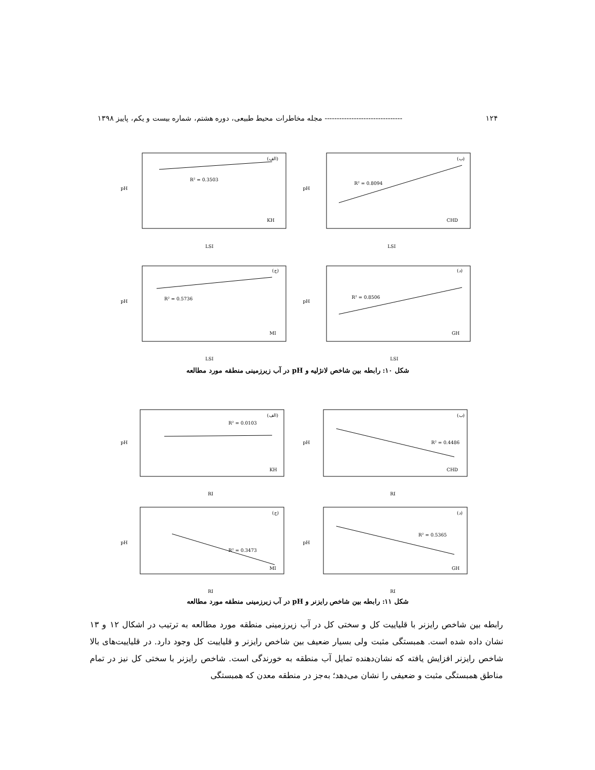۱۲۴ -------------------------------- مجله مخاطرات محیط طبیعی، دوره هشتم، شماره بیست و یکم، پاییز ۱۳۹۸
(الف)
R² = 0.3503
KH
pH
LSI
(ب)
R² = 0.8094
CHD
pH
LSI
(ج)
R² = 0.5736
MI
pH
LSI
(د)
R² = 0.8506
GH
pH
LSI
شکل ۱۰: رابطه بین شاخص لانژلیه و pH در آب زیرزمینی منطقه مورد مطالعه
(الف)
R² = 0.0103
KH
pH
RI
(ب)
R² = 0.4486
CHD
pH
RI
(ج)
R² = 0.3473
MI
pH
RI
(د)
R² = 0.5365
GH
pH
RI
شکل ۱۱: رابطه بین شاخص رایزنر و pH در آب زیرزمینی منطقه مورد مطالعه
رابطه بین شاخص رایزنر با قلیاییت کل و سختی کل در آب زیرزمینی منطقه مورد مطالعه به ترتیب در اشکال ۱۲ و ۱۳ نشان داده شده است. همبستگی مثبت ولی بسیار ضعیف بین شاخص رایزنر و قلیاییت کل وجود دارد. در قلیاییت‌های بالا شاخص رایزنر افزایش یافته که نشان‌دهنده تمایل آب منطقه به خورندگی است. شاخص رایزنر با سختی کل نیز در تمام مناطق همبستگی مثبت و ضعیفی را نشان می‌دهد؛ به‌جز در منطقه معدن که همبستگی